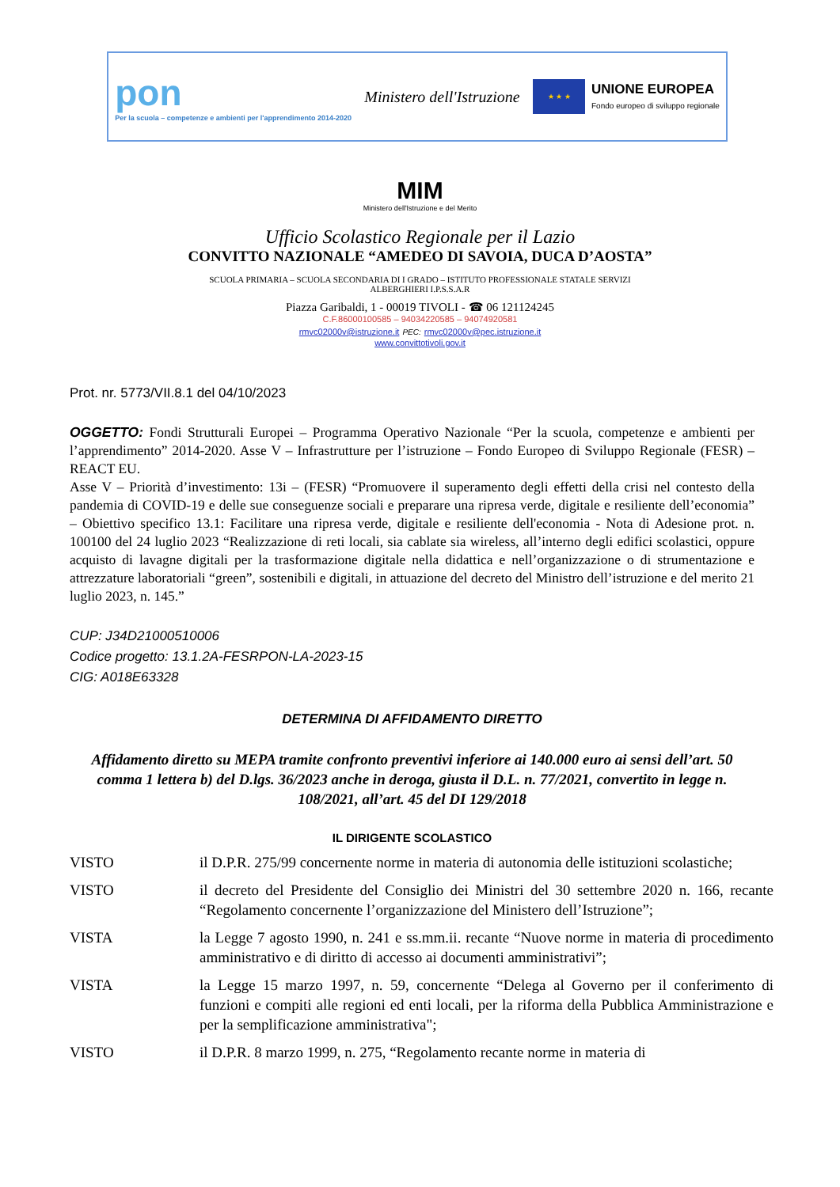pon
Per la scuola – competenze e ambienti per l'apprendimento 2014-2020
Ministero dell'Istruzione
★ ★ ★
UNIONE EUROPEA
Fondo europeo di sviluppo regionale
MIM
Ministero dell'Istruzione e del Merito
Ufficio Scolastico Regionale per il Lazio
CONVITTO NAZIONALE “AMEDEO DI SAVOIA, DUCA D’AOSTA”
SCUOLA PRIMARIA – SCUOLA SECONDARIA DI I GRADO – ISTITUTO PROFESSIONALE STATALE SERVIZI
ALBERGHIERI I.P.S.S.A.R
Piazza Garibaldi, 1 - 00019 TIVOLI - ☎ 06 121124245
C.F.86000100585 – 94034220585 – 94074920581
rmvc02000v@istruzione.it PEC: rmvc02000v@pec.istruzione.it
www.convittotivoli.gov.it
Prot. nr. 5773/VII.8.1 del 04/10/2023
OGGETTO: Fondi Strutturali Europei – Programma Operativo Nazionale “Per la scuola, competenze e ambienti per l’apprendimento” 2014-2020. Asse V – Infrastrutture per l’istruzione – Fondo Europeo di Sviluppo Regionale (FESR) – REACT EU.
Asse V – Priorità d’investimento: 13i – (FESR) “Promuovere il superamento degli effetti della crisi nel contesto della pandemia di COVID-19 e delle sue conseguenze sociali e preparare una ripresa verde, digitale e resiliente dell’economia” – Obiettivo specifico 13.1: Facilitare una ripresa verde, digitale e resiliente dell'economia - Nota di Adesione prot. n. 100100 del 24 luglio 2023 “Realizzazione di reti locali, sia cablate sia wireless, all’interno degli edifici scolastici, oppure acquisto di lavagne digitali per la trasformazione digitale nella didattica e nell’organizzazione o di strumentazione e attrezzature laboratoriali “green”, sostenibili e digitali, in attuazione del decreto del Ministro dell’istruzione e del merito 21 luglio 2023, n. 145.”
CUP: J34D21000510006
Codice progetto: 13.1.2A-FESRPON-LA-2023-15
CIG: A018E63328
DETERMINA DI AFFIDAMENTO DIRETTO
Affidamento diretto su MEPA tramite confronto preventivi inferiore ai 140.000 euro ai sensi dell’art. 50 comma 1 lettera b) del D.lgs. 36/2023 anche in deroga, giusta il D.L. n. 77/2021, convertito in legge n. 108/2021, all’art. 45 del DI 129/2018
IL DIRIGENTE SCOLASTICO
VISTO il D.P.R. 275/99 concernente norme in materia di autonomia delle istituzioni scolastiche;
VISTO il decreto del Presidente del Consiglio dei Ministri del 30 settembre 2020 n. 166, recante “Regolamento concernente l’organizzazione del Ministero dell’Istruzione”;
VISTA la Legge 7 agosto 1990, n. 241 e ss.mm.ii. recante “Nuove norme in materia di procedimento amministrativo e di diritto di accesso ai documenti amministrativi”;
VISTA la Legge 15 marzo 1997, n. 59, concernente “Delega al Governo per il conferimento di funzioni e compiti alle regioni ed enti locali, per la riforma della Pubblica Amministrazione e per la semplificazione amministrativa";
VISTO il D.P.R. 8 marzo 1999, n. 275, “Regolamento recante norme in materia di